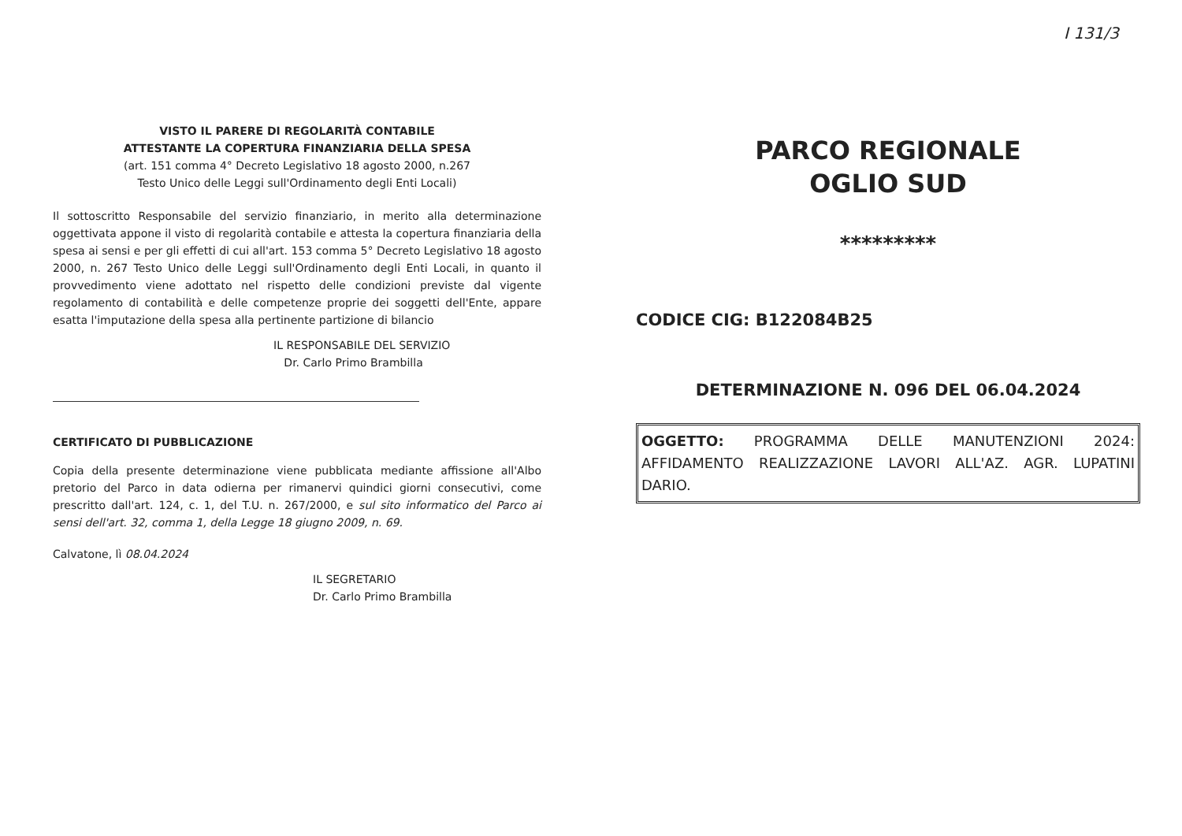I 131/3
VISTO IL PARERE DI REGOLARITÀ CONTABILE
ATTESTANTE LA COPERTURA FINANZIARIA DELLA SPESA
(art. 151 comma 4° Decreto Legislativo 18 agosto 2000, n.267
Testo Unico delle Leggi sull'Ordinamento degli Enti Locali)
Il sottoscritto Responsabile del servizio finanziario, in merito alla determinazione oggettivata appone il visto di regolarità contabile e attesta la copertura finanziaria della spesa ai sensi e per gli effetti di cui all'art. 153 comma 5° Decreto Legislativo 18 agosto 2000, n. 267 Testo Unico delle Leggi sull'Ordinamento degli Enti Locali, in quanto il provvedimento viene adottato nel rispetto delle condizioni previste dal vigente regolamento di contabilità e delle competenze proprie dei soggetti dell'Ente, appare esatta l'imputazione della spesa alla pertinente partizione di bilancio
IL RESPONSABILE DEL SERVIZIO
Dr. Carlo Primo Brambilla
CERTIFICATO DI PUBBLICAZIONE
Copia della presente determinazione viene pubblicata mediante affissione all'Albo pretorio del Parco in data odierna per rimanervi quindici giorni consecutivi, come prescritto dall'art. 124, c. 1, del T.U. n. 267/2000, e sul sito informatico del Parco ai sensi dell'art. 32, comma 1, della Legge 18 giugno 2009, n. 69.
Calvatone, lì 08.04.2024
IL SEGRETARIO
Dr. Carlo Primo Brambilla
PARCO REGIONALE
OGLIO SUD
*********
CODICE CIG: B122084B25
DETERMINAZIONE N. 096 DEL 06.04.2024
OGGETTO: PROGRAMMA DELLE MANUTENZIONI 2024: AFFIDAMENTO REALIZZAZIONE LAVORI ALL'AZ. AGR. LUPATINI DARIO.